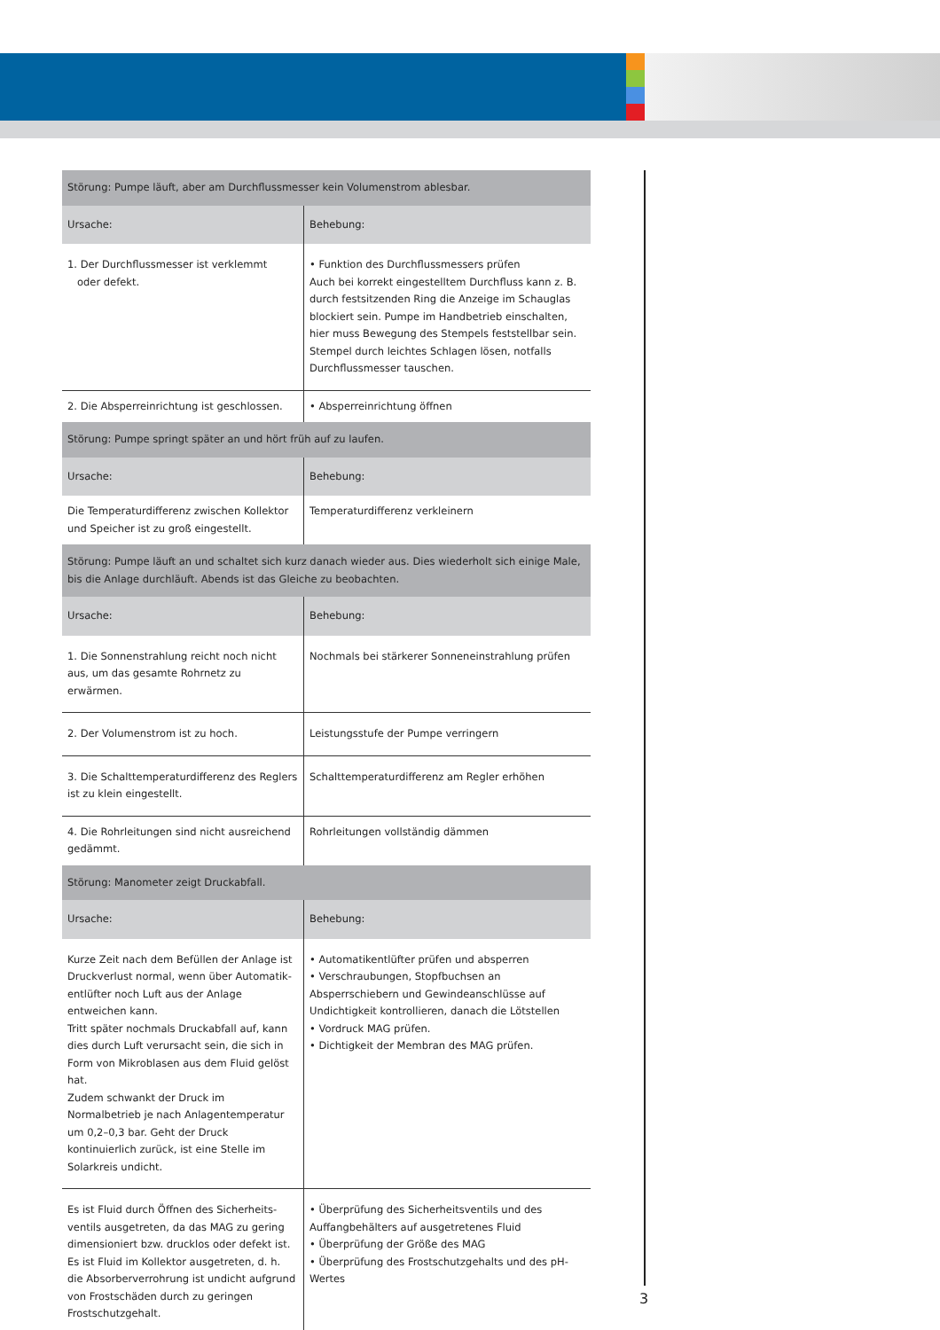| Störung: Pumpe läuft, aber am Durchflussmesser kein Volumenstrom ablesbar. | |
| --- | --- |
| Ursache: | Behebung: |
| 1. Der Durchflussmesser ist verklemmt oder defekt. | • Funktion des Durchflussmessers prüfen Auch bei korrekt eingestelltem Durchfluss kann z. B. durch festsitzenden Ring die Anzeige im Schauglas blockiert sein. Pumpe im Handbetrieb ein­schalten, hier muss Bewegung des Stempels feststell­bar sein. Stempel durch leichtes Schlagen lösen, notfalls Durchflussmesser tauschen. |
| 2. Die Absperreinrichtung ist geschlossen. | • Absperreinrichtung öffnen |
| Störung: Pumpe springt später an und hört früh auf zu laufen. | |
| Ursache: | Behebung: |
| Die Temperaturdifferenz zwischen Kollektor und Speicher ist zu groß eingestellt. | Temperaturdifferenz verkleinern |
| Störung: Pumpe läuft an und schaltet sich kurz danach wieder aus. Dies wiederholt sich einige Male, bis die Anlage durchläuft. Abends ist das Gleiche zu beobachten. | |
| Ursache: | Behebung: |
| 1. Die Sonnenstrahlung reicht noch nicht aus, um das gesamte Rohrnetz zu erwärmen. | Nochmals bei stärkerer Sonneneinstrahlung prüfen |
| 2. Der Volumenstrom ist zu hoch. | Leistungsstufe der Pumpe verringern |
| 3. Die Schalttemperaturdifferenz des Reglers ist zu klein eingestellt. | Schalttemperaturdifferenz am Regler erhöhen |
| 4. Die Rohrleitungen sind nicht ausreichend gedämmt. | Rohrleitungen vollständig dämmen |
| Störung: Manometer zeigt Druckabfall. | |
| Ursache: | Behebung: |
| Kurze Zeit nach dem Befüllen der Anlage ist Druckverlust normal, wenn über Automatik­entlüfter noch Luft aus der Anlage entweichen kann. Tritt später nochmals Druckabfall auf, kann dies durch Luft verursacht sein, die sich in Form von Mikroblasen aus dem Fluid gelöst hat. Zudem schwankt der Druck im Normalbetrieb je nach Anlagentemperatur um 0,2–0,3 bar. Geht der Druck kontinuierlich zurück, ist eine Stelle im Solarkreis undicht. | • Automatikentlüfter prüfen und absperren • Verschraubungen, Stopfbuchsen an Absperrschiebern und Gewindeanschlüsse auf Undichtigkeit kontrollieren, danach die Lötstellen • Vordruck MAG prüfen. • Dichtigkeit der Membran des MAG prüfen. |
| Es ist Fluid durch Öffnen des Sicherheits­ventils ausgetreten, da das MAG zu gering dimensioniert bzw. drucklos oder defekt ist. Es ist Fluid im Kollektor ausgetreten, d. h. die Absorberverrohrung ist undicht aufgrund von Frostschäden durch zu geringen Frostschutzgehalt. | • Überprüfung des Sicherheitsventils und des Auffangbehälters auf ausgetretenes Fluid • Überprüfung der Größe des MAG • Überprüfung des Frostschutzgehalts und des pH-Wertes |
3